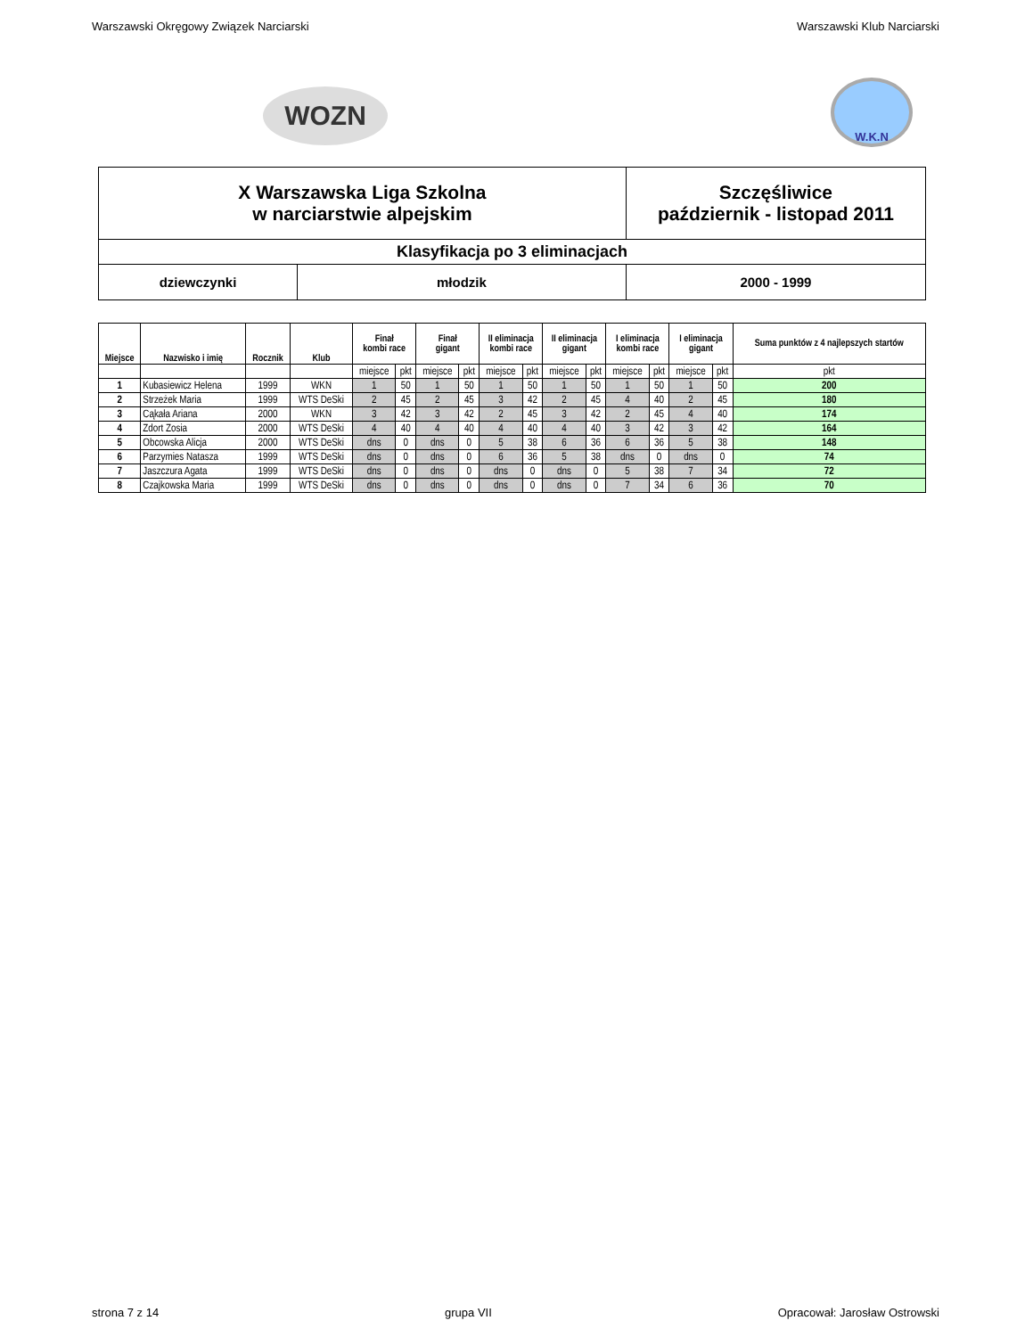Warszawski Okręgowy Związek Narciarski Warszawski Klub Narciarski
WOZN
W.K.N
| X Warszawska Liga Szkolna w narciarstwie alpejskim | | Szczęśliwice październik - listopad 2011 |
| Klasyfikacja po 3 eliminacjach | | |
| dziewczynki | młodzik | 2000 - 1999 |
| Miejsce | Nazwisko i imię | Rocznik | Klub | Finał kombi race | | Finał gigant | | II eliminacja kombi race | | II eliminacja gigant | | I eliminacja kombi race | | I eliminacja gigant | | Suma punktów z 4 najlepszych startów |
| --- | --- | --- | --- | --- | --- | --- | --- | --- | --- | --- | --- | --- | --- | --- | --- | --- |
| | | | | miejsce | pkt | miejsce | pkt | miejsce | pkt | miejsce | pkt | miejsce | pkt | miejsce | pkt | pkt |
| 1 | Kubasiewicz Helena | 1999 | WKN | 1 | 50 | 1 | 50 | 1 | 50 | 1 | 50 | 1 | 50 | 1 | 50 | 200 |
| 2 | Strzeżek Maria | 1999 | WTS DeSki | 2 | 45 | 2 | 45 | 3 | 42 | 2 | 45 | 4 | 40 | 2 | 45 | 180 |
| 3 | Cąkała Ariana | 2000 | WKN | 3 | 42 | 3 | 42 | 2 | 45 | 3 | 42 | 2 | 45 | 4 | 40 | 174 |
| 4 | Zdort Zosia | 2000 | WTS DeSki | 4 | 40 | 4 | 40 | 4 | 40 | 4 | 40 | 3 | 42 | 3 | 42 | 164 |
| 5 | Obcowska Alicja | 2000 | WTS DeSki | dns | 0 | dns | 0 | 5 | 38 | 6 | 36 | 6 | 36 | 5 | 38 | 148 |
| 6 | Parzymies Natasza | 1999 | WTS DeSki | dns | 0 | dns | 0 | 6 | 36 | 5 | 38 | dns | 0 | dns | 0 | 74 |
| 7 | Jaszczura Agata | 1999 | WTS DeSki | dns | 0 | dns | 0 | dns | 0 | dns | 0 | 5 | 38 | 7 | 34 | 72 |
| 8 | Czajkowska Maria | 1999 | WTS DeSki | dns | 0 | dns | 0 | dns | 0 | dns | 0 | 7 | 34 | 6 | 36 | 70 |
strona 7 z 14 grupa VII Opracował: Jarosław Ostrowski